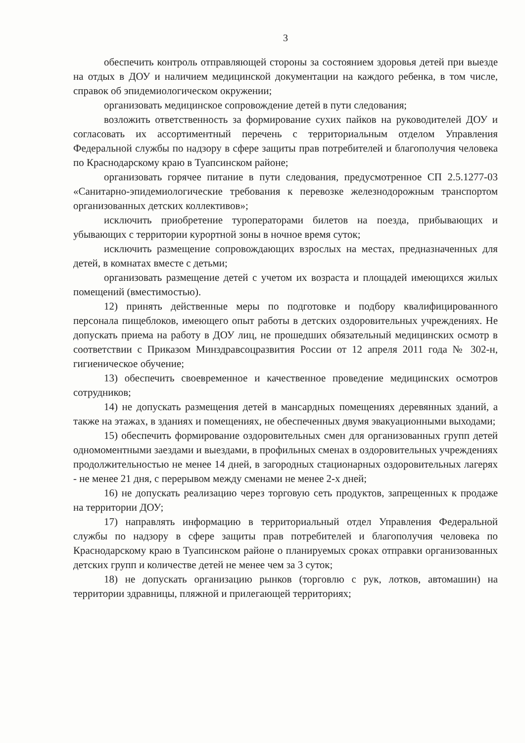3
обеспечить контроль отправляющей стороны за состоянием здоровья детей при выезде на отдых в ДОУ и наличием медицинской документации на каждого ребенка, в том числе, справок об эпидемиологическом окружении;
организовать медицинское сопровождение детей в пути следования;
возложить ответственность за формирование сухих пайков на руководителей ДОУ и согласовать их ассортиментный перечень с территориальным отделом Управления Федеральной службы по надзору в сфере защиты прав потребителей и благополучия человека по Краснодарскому краю в Туапсинском районе;
организовать горячее питание в пути следования, предусмотренное СП 2.5.1277-03 «Санитарно-эпидемиологические требования к перевозке железнодорожным транспортом организованных детских коллективов»;
исключить приобретение туроператорами билетов на поезда, прибывающих и убывающих с территории курортной зоны в ночное время суток;
исключить размещение сопровождающих взрослых на местах, предназначенных для детей, в комнатах вместе с детьми;
организовать размещение детей с учетом их возраста и площадей имеющихся жилых помещений (вместимостью).
12) принять действенные меры по подготовке и подбору квалифицированного персонала пищеблоков, имеющего опыт работы в детских оздоровительных учреждениях. Не допускать приема на работу в ДОУ лиц, не прошедших обязательный медицинских осмотр в соответствии с Приказом Минздравсоцразвития России от 12 апреля 2011 года № 302-н, гигиеническое обучение;
13) обеспечить своевременное и качественное проведение медицинских осмотров сотрудников;
14) не допускать размещения детей в мансардных помещениях деревянных зданий, а также на этажах, в зданиях и помещениях, не обеспеченных двумя эвакуационными выходами;
15) обеспечить формирование оздоровительных смен для организованных групп детей одномоментными заездами и выездами, в профильных сменах в оздоровительных учреждениях продолжительностью не менее 14 дней, в загородных стационарных оздоровительных лагерях - не менее 21 дня, с перерывом между сменами не менее 2-х дней;
16) не допускать реализацию через торговую сеть продуктов, запрещенных к продаже на территории ДОУ;
17) направлять информацию в территориальный отдел Управления Федеральной службы по надзору в сфере защиты прав потребителей и благополучия человека по Краснодарскому краю в Туапсинском районе о планируемых сроках отправки организованных детских групп и количестве детей не менее чем за 3 суток;
18) не допускать организацию рынков (торговлю с рук, лотков, автомашин) на территории здравницы, пляжной и прилегающей территориях;